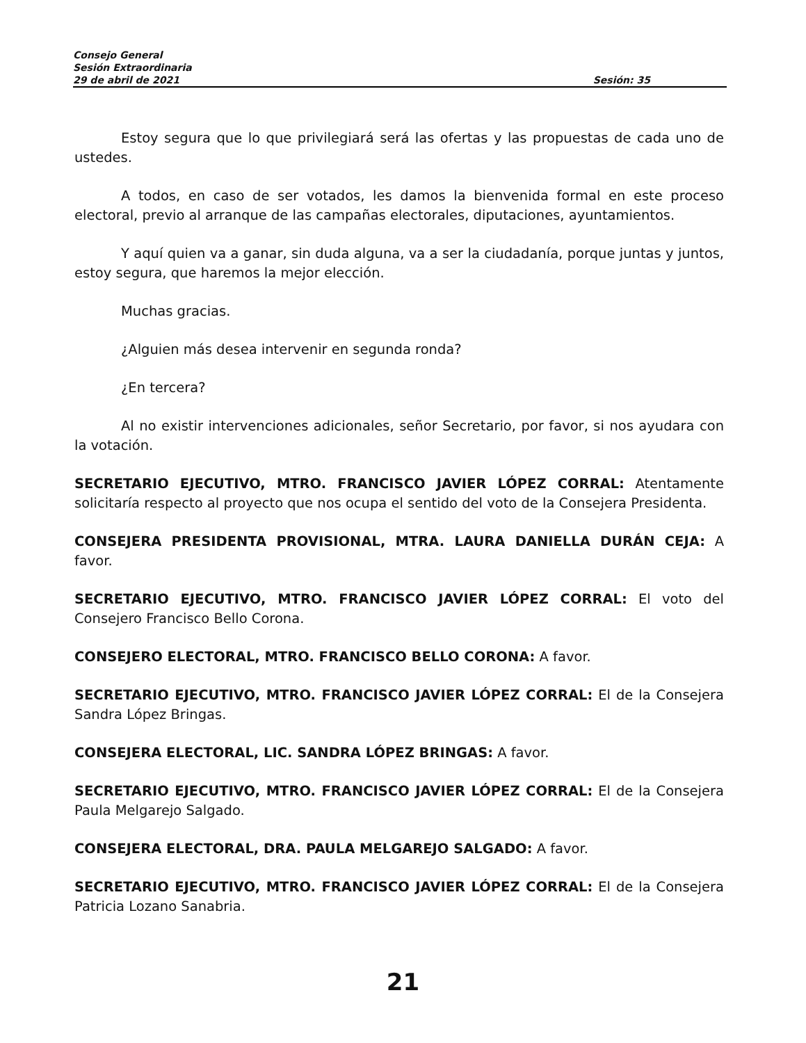Consejo General
Sesión Extraordinaria
29 de abril de 2021 Sesión: 35
Estoy segura que lo que privilegiará será las ofertas y las propuestas de cada uno de ustedes.
A todos, en caso de ser votados, les damos la bienvenida formal en este proceso electoral, previo al arranque de las campañas electorales, diputaciones, ayuntamientos.
Y aquí quien va a ganar, sin duda alguna, va a ser la ciudadanía, porque juntas y juntos, estoy segura, que haremos la mejor elección.
Muchas gracias.
¿Alguien más desea intervenir en segunda ronda?
¿En tercera?
Al no existir intervenciones adicionales, señor Secretario, por favor, si nos ayudara con la votación.
SECRETARIO EJECUTIVO, MTRO. FRANCISCO JAVIER LÓPEZ CORRAL: Atentamente solicitaría respecto al proyecto que nos ocupa el sentido del voto de la Consejera Presidenta.
CONSEJERA PRESIDENTA PROVISIONAL, MTRA. LAURA DANIELLA DURÁN CEJA: A favor.
SECRETARIO EJECUTIVO, MTRO. FRANCISCO JAVIER LÓPEZ CORRAL: El voto del Consejero Francisco Bello Corona.
CONSEJERO ELECTORAL, MTRO. FRANCISCO BELLO CORONA: A favor.
SECRETARIO EJECUTIVO, MTRO. FRANCISCO JAVIER LÓPEZ CORRAL: El de la Consejera Sandra López Bringas.
CONSEJERA ELECTORAL, LIC. SANDRA LÓPEZ BRINGAS: A favor.
SECRETARIO EJECUTIVO, MTRO. FRANCISCO JAVIER LÓPEZ CORRAL: El de la Consejera Paula Melgarejo Salgado.
CONSEJERA ELECTORAL, DRA. PAULA MELGAREJO SALGADO: A favor.
SECRETARIO EJECUTIVO, MTRO. FRANCISCO JAVIER LÓPEZ CORRAL: El de la Consejera Patricia Lozano Sanabria.
21